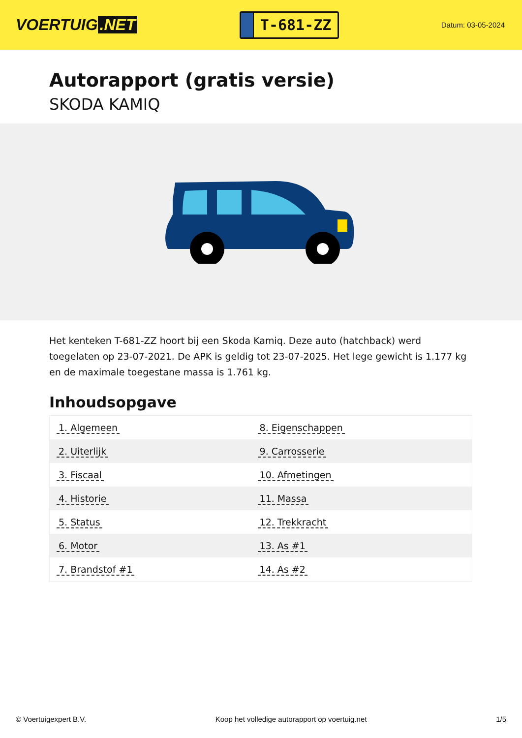VOERTUIG.NET
T-681-ZZ
Datum: 03-05-2024
Autorapport (gratis versie)
SKODA KAMIQ
Het kenteken T-681-ZZ hoort bij een Skoda Kamiq. Deze auto (hatchback) werd toegelaten op 23-07-2021. De APK is geldig tot 23-07-2025. Het lege gewicht is 1.177 kg en de maximale toegestane massa is 1.761 kg.
Inhoudsopgave
| 1. Algemeen | 8. Eigenschappen |
| 2. Uiterlijk | 9. Carrosserie |
| 3. Fiscaal | 10. Afmetingen |
| 4. Historie | 11. Massa |
| 5. Status | 12. Trekkracht |
| 6. Motor | 13. As #1 |
| 7. Brandstof #1 | 14. As #2 |
© Voertuigexpert B.V. Koop het volledige autorapport op voertuig.net 1/5